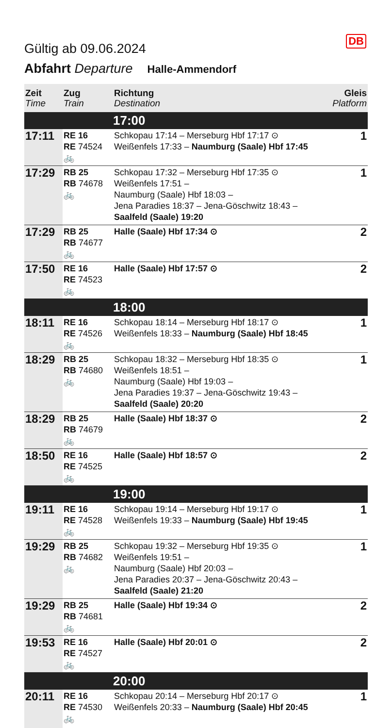DB
Gültig ab 09.06.2024
Abfahrt Departure Halle-Ammendorf
| Zeit Time | Zug Train | Richtung Destination | Gleis Platform |
| --- | --- | --- | --- |
| | | 17:00 | |
| 17:11 | RE 16 RE 74524 🚲 | Schkopau 17:14 – Merseburg Hbf 17:17 ⊙ Weißenfels 17:33 – Naumburg (Saale) Hbf 17:45 | 1 |
| 17:29 | RB 25 RB 74678 🚲 | Schkopau 17:32 – Merseburg Hbf 17:35 ⊙ Weißenfels 17:51 – Naumburg (Saale) Hbf 18:03 – Jena Paradies 18:37 – Jena-Göschwitz 18:43 – Saalfeld (Saale) 19:20 | 1 |
| 17:29 | RB 25 RB 74677 🚲 | Halle (Saale) Hbf 17:34 ⊙ | 2 |
| 17:50 | RE 16 RE 74523 🚲 | Halle (Saale) Hbf 17:57 ⊙ | 2 |
| | | 18:00 | |
| 18:11 | RE 16 RE 74526 🚲 | Schkopau 18:14 – Merseburg Hbf 18:17 ⊙ Weißenfels 18:33 – Naumburg (Saale) Hbf 18:45 | 1 |
| 18:29 | RB 25 RB 74680 🚲 | Schkopau 18:32 – Merseburg Hbf 18:35 ⊙ Weißenfels 18:51 – Naumburg (Saale) Hbf 19:03 – Jena Paradies 19:37 – Jena-Göschwitz 19:43 – Saalfeld (Saale) 20:20 | 1 |
| 18:29 | RB 25 RB 74679 🚲 | Halle (Saale) Hbf 18:37 ⊙ | 2 |
| 18:50 | RE 16 RE 74525 🚲 | Halle (Saale) Hbf 18:57 ⊙ | 2 |
| | | 19:00 | |
| 19:11 | RE 16 RE 74528 🚲 | Schkopau 19:14 – Merseburg Hbf 19:17 ⊙ Weißenfels 19:33 – Naumburg (Saale) Hbf 19:45 | 1 |
| 19:29 | RB 25 RB 74682 🚲 | Schkopau 19:32 – Merseburg Hbf 19:35 ⊙ Weißenfels 19:51 – Naumburg (Saale) Hbf 20:03 – Jena Paradies 20:37 – Jena-Göschwitz 20:43 – Saalfeld (Saale) 21:20 | 1 |
| 19:29 | RB 25 RB 74681 🚲 | Halle (Saale) Hbf 19:34 ⊙ | 2 |
| 19:53 | RE 16 RE 74527 🚲 | Halle (Saale) Hbf 20:01 ⊙ | 2 |
| | | 20:00 | |
| 20:11 | RE 16 RE 74530 🚲 | Schkopau 20:14 – Merseburg Hbf 20:17 ⊙ Weißenfels 20:33 – Naumburg (Saale) Hbf 20:45 | 1 |